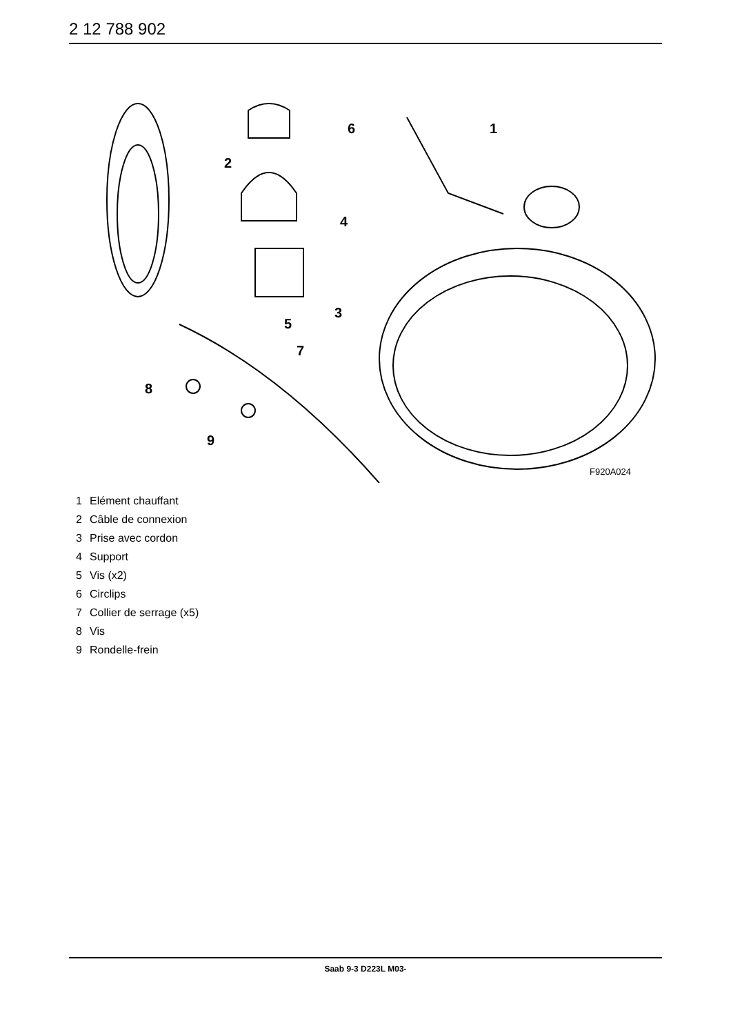2 12 788 902
1
2
3
4
5
6
7
8
9
F920A024
1 Elément chauffant
2 Câble de connexion
3 Prise avec cordon
4 Support
5 Vis (x2)
6 Circlips
7 Collier de serrage (x5)
8 Vis
9 Rondelle-frein
Saab 9-3 D223L M03-